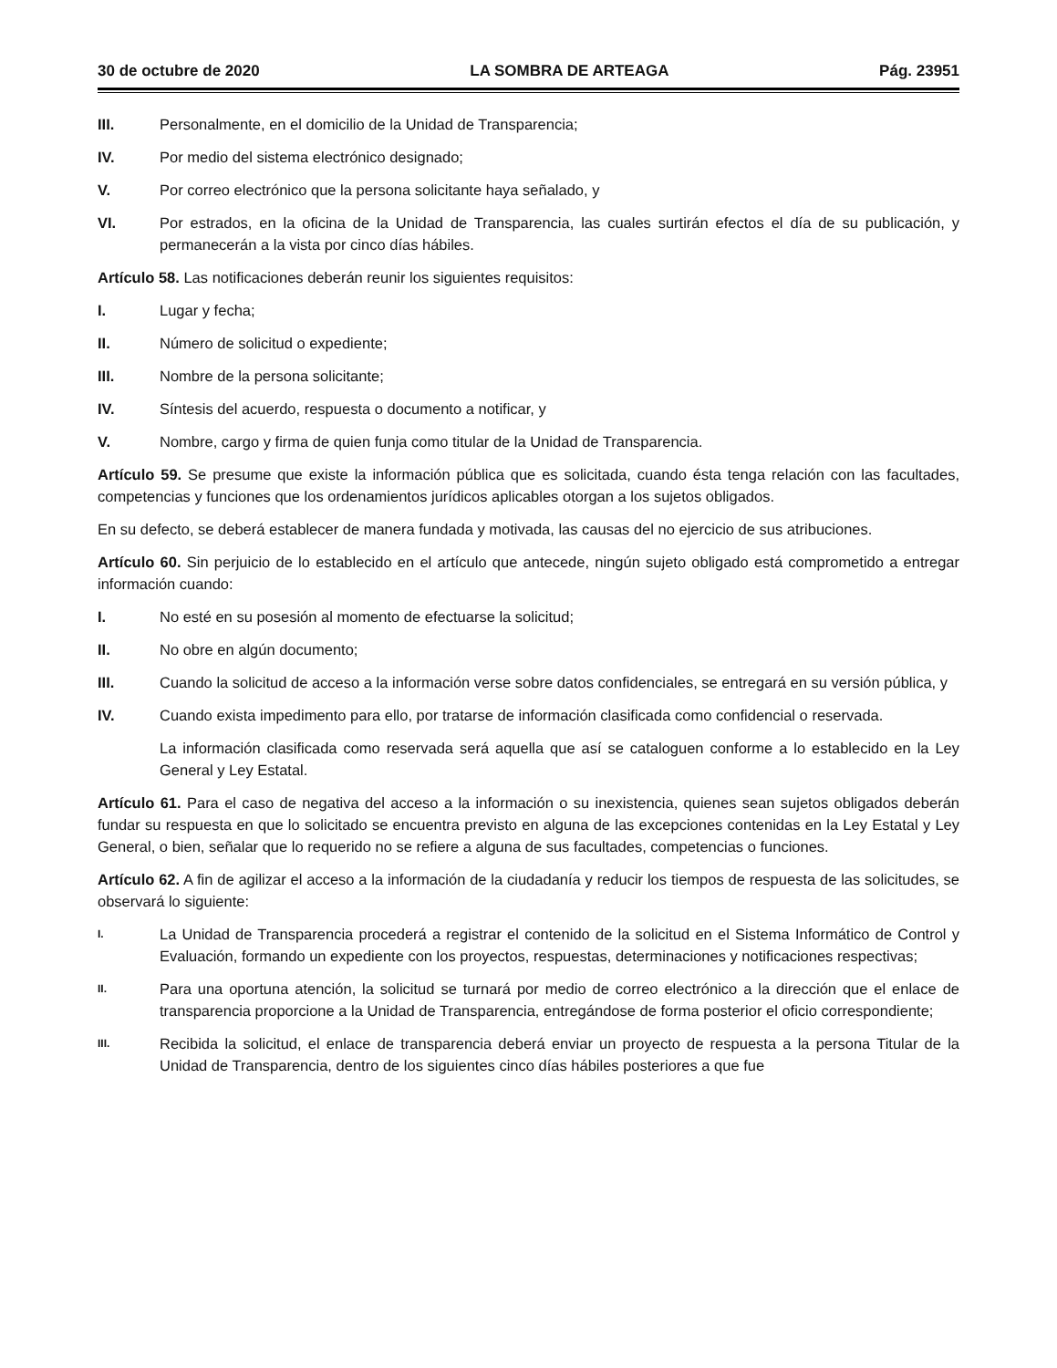30 de octubre de 2020 LA SOMBRA DE ARTEAGA Pág. 23951
III. Personalmente, en el domicilio de la Unidad de Transparencia;
IV. Por medio del sistema electrónico designado;
V. Por correo electrónico que la persona solicitante haya señalado, y
VI. Por estrados, en la oficina de la Unidad de Transparencia, las cuales surtirán efectos el día de su publicación, y permanecerán a la vista por cinco días hábiles.
Artículo 58. Las notificaciones deberán reunir los siguientes requisitos:
I. Lugar y fecha;
II. Número de solicitud o expediente;
III. Nombre de la persona solicitante;
IV. Síntesis del acuerdo, respuesta o documento a notificar, y
V. Nombre, cargo y firma de quien funja como titular de la Unidad de Transparencia.
Artículo 59. Se presume que existe la información pública que es solicitada, cuando ésta tenga relación con las facultades, competencias y funciones que los ordenamientos jurídicos aplicables otorgan a los sujetos obligados.
En su defecto, se deberá establecer de manera fundada y motivada, las causas del no ejercicio de sus atribuciones.
Artículo 60. Sin perjuicio de lo establecido en el artículo que antecede, ningún sujeto obligado está comprometido a entregar información cuando:
I. No esté en su posesión al momento de efectuarse la solicitud;
II. No obre en algún documento;
III. Cuando la solicitud de acceso a la información verse sobre datos confidenciales, se entregará en su versión pública, y
IV. Cuando exista impedimento para ello, por tratarse de información clasificada como confidencial o reservada.
La información clasificada como reservada será aquella que así se cataloguen conforme a lo establecido en la Ley General y Ley Estatal.
Artículo 61. Para el caso de negativa del acceso a la información o su inexistencia, quienes sean sujetos obligados deberán fundar su respuesta en que lo solicitado se encuentra previsto en alguna de las excepciones contenidas en la Ley Estatal y Ley General, o bien, señalar que lo requerido no se refiere a alguna de sus facultades, competencias o funciones.
Artículo 62. A fin de agilizar el acceso a la información de la ciudadanía y reducir los tiempos de respuesta de las solicitudes, se observará lo siguiente:
I. La Unidad de Transparencia procederá a registrar el contenido de la solicitud en el Sistema Informático de Control y Evaluación, formando un expediente con los proyectos, respuestas, determinaciones y notificaciones respectivas;
II. Para una oportuna atención, la solicitud se turnará por medio de correo electrónico a la dirección que el enlace de transparencia proporcione a la Unidad de Transparencia, entregándose de forma posterior el oficio correspondiente;
III. Recibida la solicitud, el enlace de transparencia deberá enviar un proyecto de respuesta a la persona Titular de la Unidad de Transparencia, dentro de los siguientes cinco días hábiles posteriores a que fue